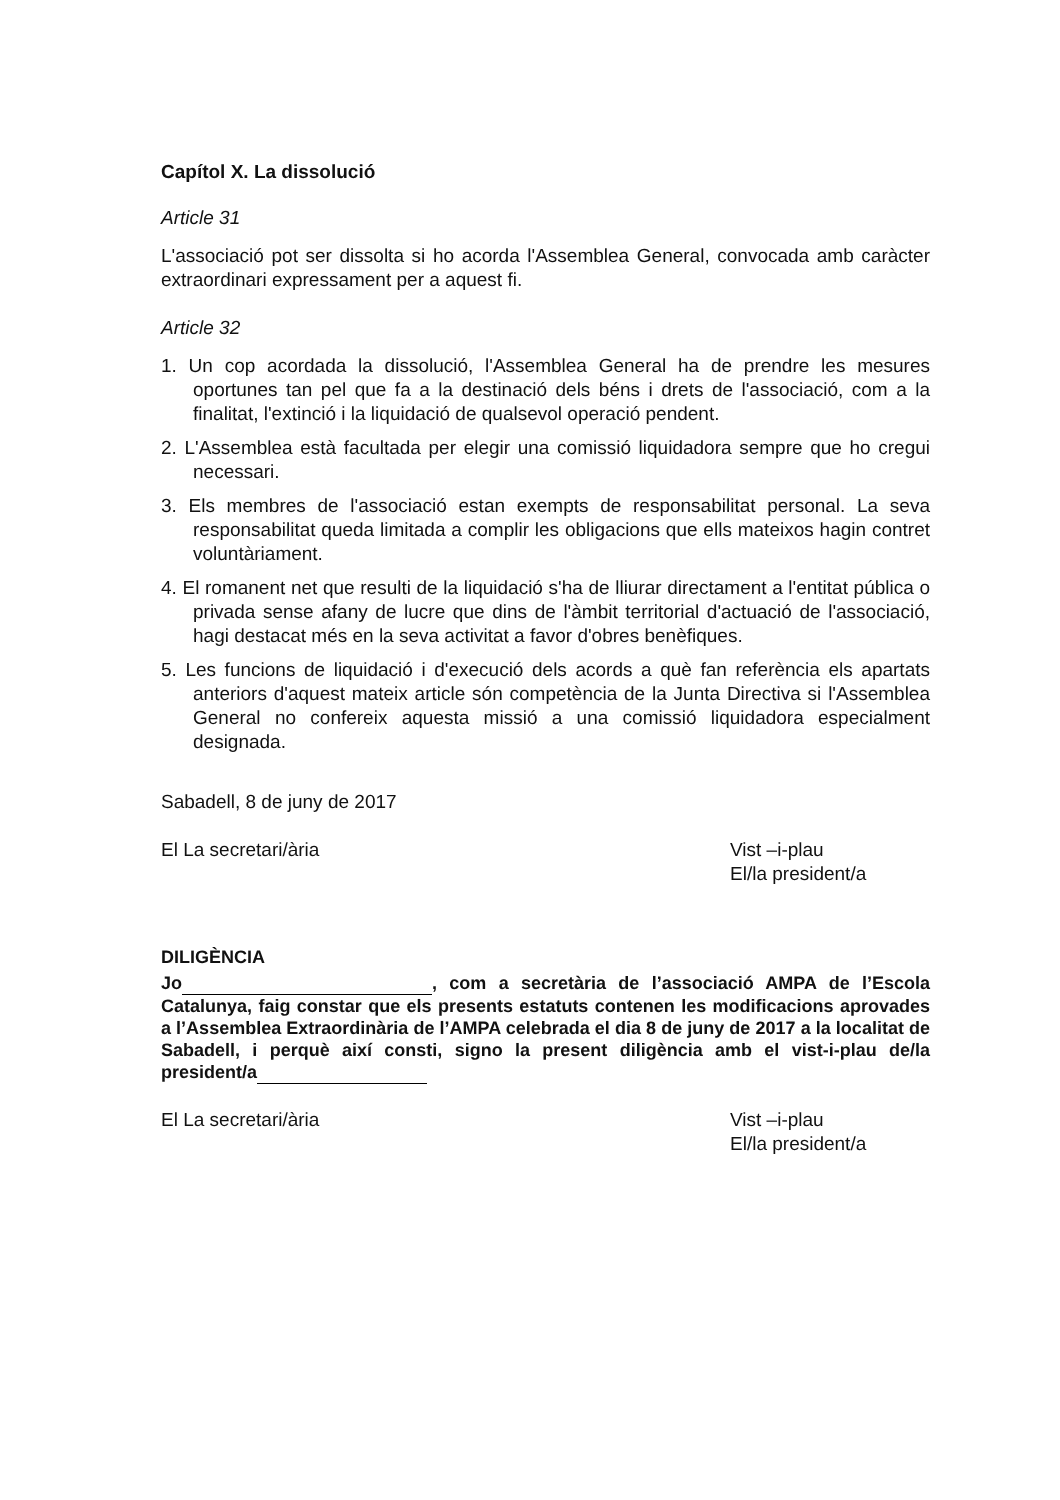Capítol X. La dissolució
Article 31
L'associació pot ser dissolta si ho acorda l'Assemblea General, convocada amb caràcter extraordinari expressament per a aquest fi.
Article 32
1. Un cop acordada la dissolució, l'Assemblea General ha de prendre les mesures oportunes tan pel que fa a la destinació dels béns i drets de l'associació, com a la finalitat, l'extinció i la liquidació de qualsevol operació pendent.
2. L'Assemblea està facultada per elegir una comissió liquidadora sempre que ho cregui necessari.
3. Els membres de l'associació estan exempts de responsabilitat personal. La seva responsabilitat queda limitada a complir les obligacions que ells mateixos hagin contret voluntàriament.
4. El romanent net que resulti de la liquidació s'ha de lliurar directament a l'entitat pública o privada sense afany de lucre que dins de l'àmbit territorial d'actuació de l'associació, hagi destacat més en la seva activitat a favor d'obres benèfiques.
5. Les funcions de liquidació i d'execució dels acords a què fan referència els apartats anteriors d'aquest mateix article són competència de la Junta Directiva si l'Assemblea General no confereix aquesta missió a una comissió liquidadora especialment designada.
Sabadell, 8 de juny de 2017
El La secretari/ària Vist –i-plau
El/la president/a
DILIGÈNCIA
Jo , com a secretària de l’associació AMPA de l’Escola Catalunya, faig constar que els presents estatuts contenen les modificacions aprovades a l’Assemblea Extraordinària de l’AMPA celebrada el dia 8 de juny de 2017 a la localitat de Sabadell, i perquè així consti, signo la present diligència amb el vist-i-plau de/la president/a
El La secretari/ària Vist –i-plau
El/la president/a